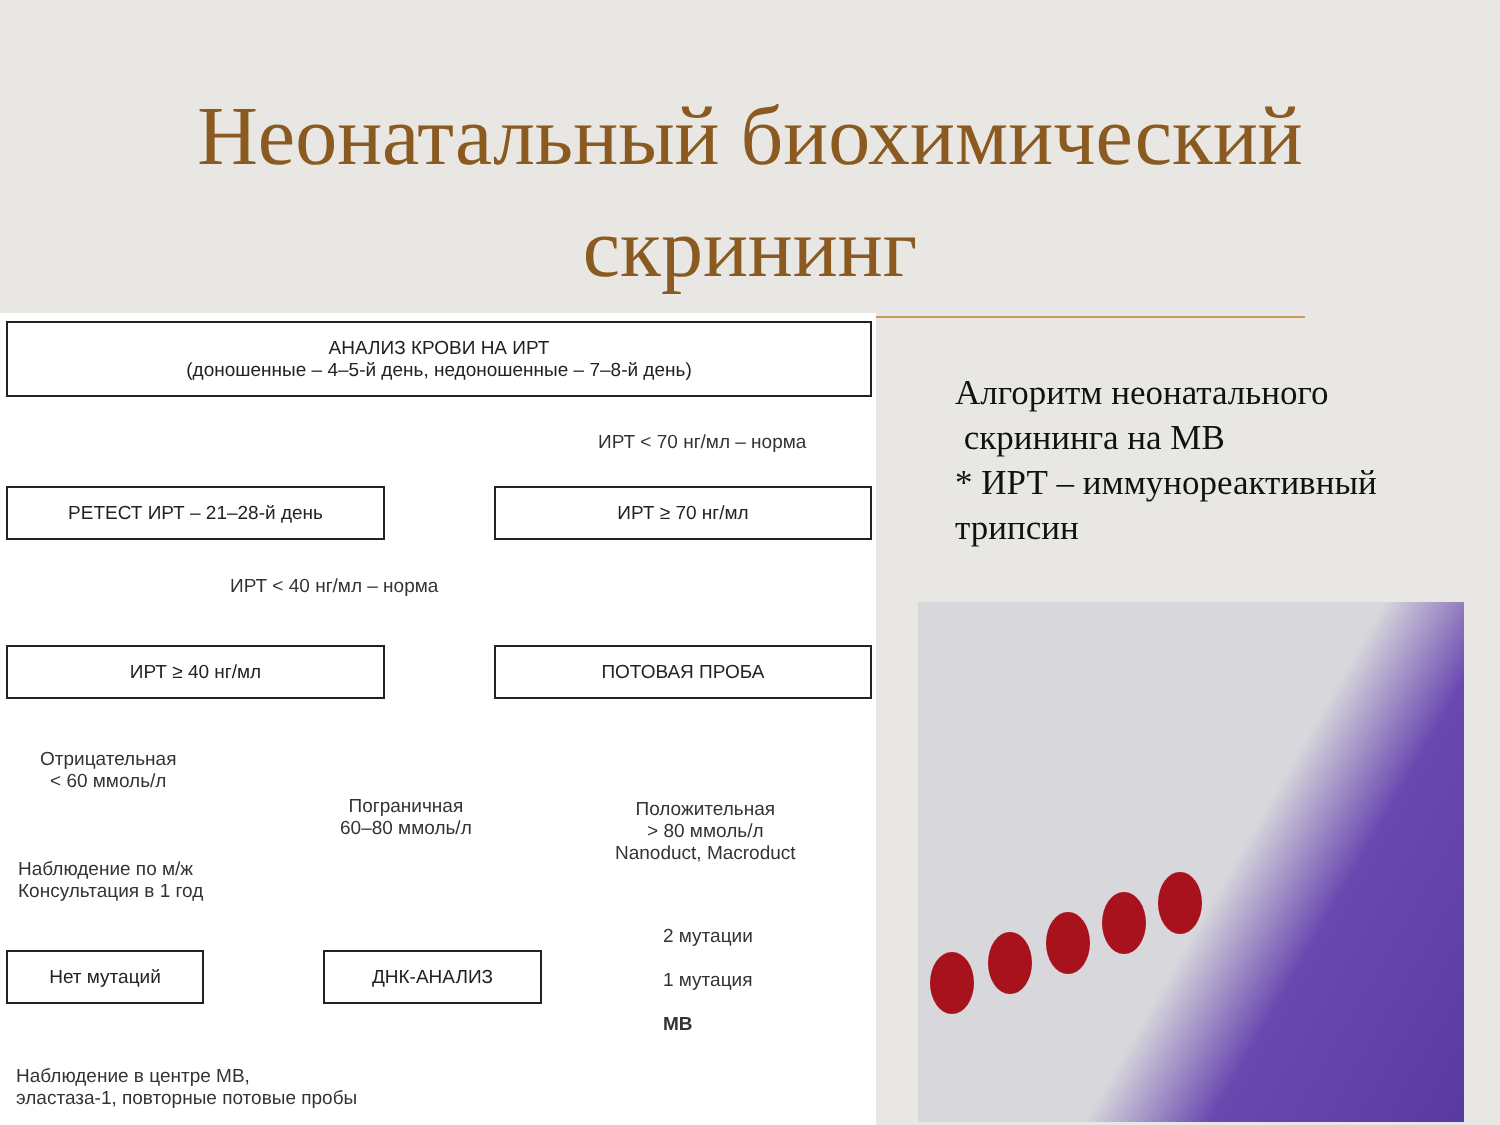Неонатальный биохимический
скрининг
АНАЛИЗ КРОВИ НА ИРТ
(доношенные – 4–5-й день, недоношенные – 7–8-й день)
ИРТ < 70 нг/мл – норма
РЕТЕСТ ИРТ – 21–28-й день ИРТ ≥ 70 нг/мл
ИРТ < 40 нг/мл – норма
ИРТ ≥ 40 нг/мл ПОТОВАЯ ПРОБА
Отрицательная
< 60 ммоль/л
Пограничная
60–80 ммоль/л
Положительная
> 80 ммоль/л
Nanoduct, Macroduct
Наблюдение по м/ж
Консультация в 1 год
2 мутации
1 мутация
МВ
Нет мутаций ДНК-АНАЛИЗ
Наблюдение в центре МВ,
эластаза-1, повторные потовые пробы
Алгоритм неонатального
скрининга на МВ
* ИРТ – иммунореактивный
трипсин